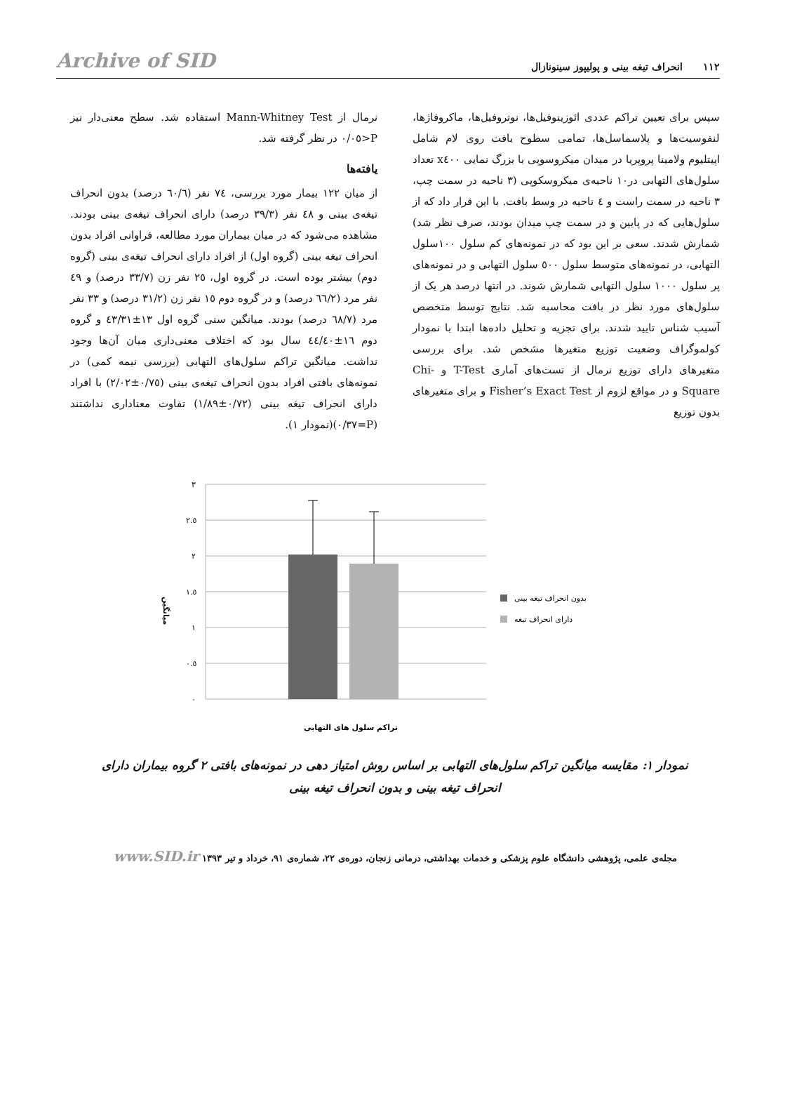Archive of SID
١١٢ انحراف تیغه بینی و پولیپوز سینونازال
سپس برای تعیین تراکم عددی ائوزینوفیل‌ها، نوتروفیل‌ها، ماکروفاژها، لنفوسیت‌ها و پلاسماسل‌ها، تمامی سطوح بافت روی لام شامل اپیتلیوم ولامینا پروپریا در میدان میکروسوپی با بزرگ نمایی x٤٠٠ تعداد سلول‌های التهابی در١٠ ناحیه‌ی میکروسکوپی (٣ ناحیه در سمت چپ، ٣ ناحیه در سمت راست و ٤ ناحیه در وسط بافت. با این قرار داد که از سلول‌هایی که در پایین و در سمت چپ میدان بودند، صرف نظر شد) شمارش شدند. سعی بر این بود که در نمونه‌های کم سلول ١٠٠سلول التهابی، در نمونه‌های متوسط سلول ٥٠٠ سلول التهابی و در نمونه‌های پر سلول ١٠٠٠ سلول التهابی شمارش شوند. در انتها درصد هر یک از سلول‌های مورد نظر در بافت محاسبه شد. نتایج توسط متخصص آسیب شناس تایید شدند. برای تجزیه و تحلیل داده‌ها ابتدا با نمودار کولموگراف وضعیت توزیع متغیرها مشخص شد. برای بررسی متغیرهای دارای توزیع نرمال از تست‌های آماری T-Test و Chi- Square و در مواقع لزوم از Fisher’s Exact Test و برای متغیرهای بدون توزیع
نرمال از Mann-Whitney Test استفاده شد. سطح معنی‌دار نیز P<٠/٠٥ در نظر گرفته شد.
یافته‌ها
از میان ١٢٢ بیمار مورد بررسی، ٧٤ نفر (٦٠/٦ درصد) بدون انحراف تیغه‌ی بینی و ٤٨ نفر (٣٩/٣ درصد) دارای انحراف تیغه‌ی بینی بودند. مشاهده می‌شود که در میان بیماران مورد مطالعه، فراوانی افراد بدون انحراف تیغه بینی (گروه اول) از افراد دارای انحراف تیغه‌ی بینی (گروه دوم) بیشتر بوده است. در گروه اول، ٢٥ نفر زن (٣٣/٧ درصد) و ٤٩ نفر مرد (٦٦/٢ درصد) و در گروه دوم ١٥ نفر زن (٣١/٢ درصد) و ٣٣ نفر مرد (٦٨/٧ درصد) بودند. میانگین سنی گروه اول ١٣±٤٣/٣١ و گروه دوم ١٦±٤٤/٤٠ سال بود که اختلاف معنی‌داری میان آن‌ها وجود نداشت. میانگین تراکم سلول‌های التهابی (بررسی نیمه کمی) در نمونه‌های بافتی افراد بدون انحراف تیغه‌ی بینی (٠/٧٥±٢/٠٢) با افراد دارای انحراف تیغه بینی (٠/٧٢±١/٨٩) تفاوت معناداری نداشتند (P=٠/٣٧)(نمودار ١).
٣
٢.٥
٢
١.٥
١
٠.٥
٠
میانگین
بدون انحراف تیغه بینی
دارای انحراف تیغه
تراکم سلول های التهابی
نمودار ١: مقایسه میانگین تراکم سلول‌های التهابی بر اساس روش امتیاز دهی در نمونه‌های بافتی ٢ گروه بیماران دارای انحراف تیغه بینی و بدون انحراف تیغه بینی
مجله‌ی علمی، پژوهشی دانشگاه علوم پزشکی و خدمات بهداشتی، درمانی زنجان، دوره‌ی ٢٢، شماره‌ی ٩١، خرداد و تیر ١٣٩٣ www.SID.ir